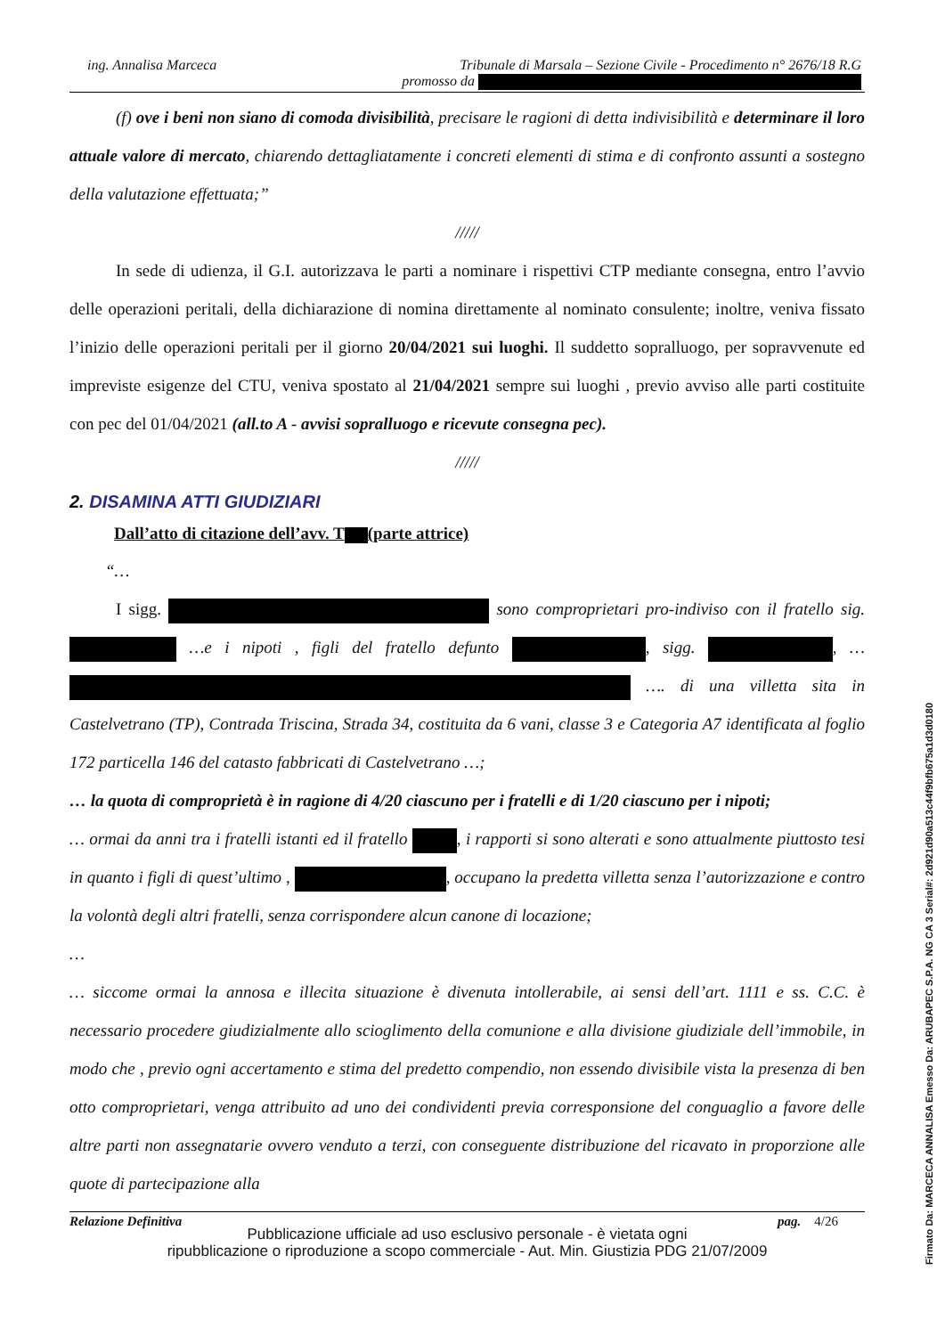ing. Annalisa Marceca Tribunale di Marsala – Sezione Civile - Procedimento n° 2676/18 R.G
promosso da
(f) ove i beni non siano di comoda divisibilità, precisare le ragioni di detta indivisibilità e determinare il loro attuale valore di mercato, chiarendo dettagliatamente i concreti elementi di stima e di confronto assunti a sostegno della valutazione effettuata;”
/////
In sede di udienza, il G.I. autorizzava le parti a nominare i rispettivi CTP mediante consegna, entro l’avvio delle operazioni peritali, della dichiarazione di nomina direttamente al nominato consulente; inoltre, veniva fissato l’inizio delle operazioni peritali per il giorno 20/04/2021 sui luoghi. Il suddetto sopralluogo, per sopravvenute ed impreviste esigenze del CTU, veniva spostato al 21/04/2021 sempre sui luoghi , previo avviso alle parti costituite con pec del 01/04/2021 (all.to A - avvisi sopralluogo e ricevute consegna pec).
/////
2. DISAMINA ATTI GIUDIZIARI
Dall’atto di citazione dell’avv. T (parte attrice)
“…
I sigg. sono comproprietari pro-indiviso con il fratello sig. …e i nipoti , figli del fratello defunto , sigg. , … …. di una villetta sita in Castelvetrano (TP), Contrada Triscina, Strada 34, costituita da 6 vani, classe 3 e Categoria A7 identificata al foglio 172 particella 146 del catasto fabbricati di Castelvetrano …;
… la quota di comproprietà è in ragione di 4/20 ciascuno per i fratelli e di 1/20 ciascuno per i nipoti;
… ormai da anni tra i fratelli istanti ed il fratello , i rapporti si sono alterati e sono attualmente piuttosto tesi in quanto i figli di quest’ultimo , , occupano la predetta villetta senza l’autorizzazione e contro la volontà degli altri fratelli, senza corrispondere alcun canone di locazione;
…
… siccome ormai la annosa e illecita situazione è divenuta intollerabile, ai sensi dell’art. 1111 e ss. C.C. è necessario procedere giudizialmente allo scioglimento della comunione e alla divisione giudiziale dell’immobile, in modo che , previo ogni accertamento e stima del predetto compendio, non essendo divisibile vista la presenza di ben otto comproprietari, venga attribuito ad uno dei condividenti previa corresponsione del conguaglio a favore delle altre parti non assegnatarie ovvero venduto a terzi, con conseguente distribuzione del ricavato in proporzione alle quote di partecipazione alla
Relazione Definitiva pag. 4/26
Pubblicazione ufficiale ad uso esclusivo personale - è vietata ogni
ripubblicazione o riproduzione a scopo commerciale - Aut. Min. Giustizia PDG 21/07/2009
Firmato Da: MARCECA ANNALISA Emesso Da: ARUBAPEC S.P.A. NG CA 3 Serial#: 2d921d90a513c44f9bfb675a1d3d0180